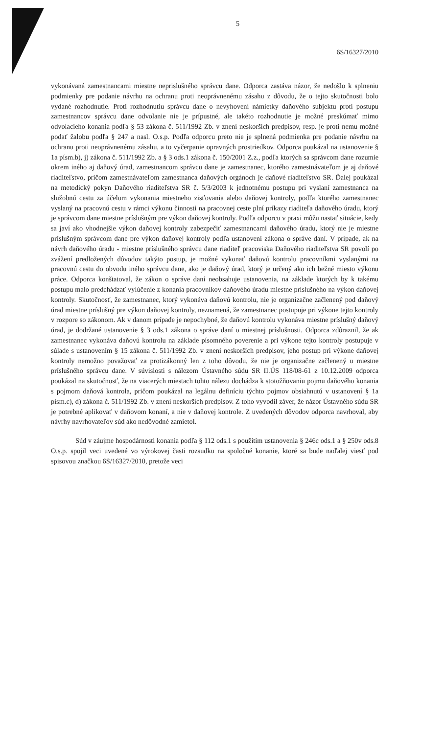5
6S/16327/2010
vykonávaná zamestnancami miestne neprislušného správcu dane. Odporca zastáva názor, že nedošlo k splneniu podmienky pre podanie návrhu na ochranu proti neoprávnenému zásahu z dôvodu, že o tejto skutočnosti bolo vydané rozhodnutie. Proti rozhodnutiu správcu dane o nevyhovení námietky daňového subjektu proti postupu zamestnancov správcu dane odvolanie nie je prípustné, ale takéto rozhodnutie je možné preskúmať mimo odvolacieho konania podľa § 53 zákona č. 511/1992 Zb. v znení neskorších predpisov, resp. je proti nemu možné podať žalobu podľa § 247 a nasl. O.s.p. Podľa odporcu preto nie je splnená podmienka pre podanie návrhu na ochranu proti neoprávnenému zásahu, a to vyčerpanie opravných prostriedkov. Odporca poukázal na ustanovenie § 1a písm.b), j) zákona č. 511/1992 Zb. a § 3 ods.1 zákona č. 150/2001 Z.z., podľa ktorých sa správcom dane rozumie okrem iného aj daňový úrad, zamestnancom správcu dane je zamestnanec, ktorého zamestnávateľom je aj daňové riaditeľstvo, pričom zamestnávateľom zamestnanca daňových orgánoch je daňové riaditeľstvo SR. Ďalej poukázal na metodický pokyn Daňového riaditeľstva SR č. 5/3/2003 k jednotnému postupu pri vyslaní zamestnanca na služobnú cestu za účelom vykonania miestneho zisťovania alebo daňovej kontroly, podľa ktorého zamestnanec vyslaný na pracovnú cestu v rámci výkonu činnosti na pracovnej ceste plní príkazy riaditeľa daňového úradu, ktorý je správcom dane miestne príslušným pre výkon daňovej kontroly. Podľa odporcu v praxi môžu nastať situácie, kedy sa javí ako vhodnejšie výkon daňovej kontroly zabezpečiť zamestnancami daňového úradu, ktorý nie je miestne príslušným správcom dane pre výkon daňovej kontroly podľa ustanovení zákona o správe daní. V prípade, ak na návrh daňového úradu - miestne príslušného správcu dane riaditeľ pracoviska Daňového riaditeľstva SR povolí po zvážení predložených dôvodov takýto postup, je možné vykonať daňovú kontrolu pracovníkmi vyslanými na pracovnú cestu do obvodu iného správcu dane, ako je daňový úrad, ktorý je určený ako ich bežné miesto výkonu práce. Odporca konštatoval, že zákon o správe daní neobsahuje ustanovenia, na základe ktorých by k takému postupu malo predchádzať vylúčenie z konania pracovníkov daňového úradu miestne príslušného na výkon daňovej kontroly. Skutočnosť, že zamestnanec, ktorý vykonáva daňovú kontrolu, nie je organizačne začlenený pod daňový úrad miestne príslušný pre výkon daňovej kontroly, neznamená, že zamestnanec postupuje pri výkone tejto kontroly v rozpore so zákonom. Ak v danom prípade je nepochybné, že daňovú kontrolu vykonáva miestne príslušný daňový úrad, je dodržané ustanovenie § 3 ods.1 zákona o správe daní o miestnej príslušnosti. Odporca zdôraznil, že ak zamestnanec vykonáva daňovú kontrolu na základe písomného poverenie a pri výkone tejto kontroly postupuje v súlade s ustanovením § 15 zákona č. 511/1992 Zb. v znení neskorších predpisov, jeho postup pri výkone daňovej kontroly nemožno považovať za protizákonný len z toho dôvodu, že nie je organizačne začlenený u miestne príslušného správcu dane. V súvislosti s nálezom Ústavného súdu SR II.ÚS 118/08-61 z 10.12.2009 odporca poukázal na skutočnosť, že na viacerých miestach tohto nálezu dochádza k stotožňovaniu pojmu daňového konania s pojmom daňová kontrola, pričom poukázal na legálnu definíciu týchto pojmov obsiahnutú v ustanovení § 1a písm.c), d) zákona č. 511/1992 Zb. v znení neskorších predpisov. Z toho vyvodil záver, že názor Ústavného súdu SR je potrebné aplikovať v daňovom konaní, a nie v daňovej kontrole. Z uvedených dôvodov odporca navrhoval, aby návrhy navrhovateľov súd ako nedôvodné zamietol.
Súd v záujme hospodárnosti konania podľa § 112 ods.1 s použitím ustanovenia § 246c ods.1 a § 250v ods.8 O.s.p. spojil veci uvedené vo výrokovej časti rozsudku na spoločné konanie, ktoré sa bude naďalej viesť pod spisovou značkou 6S/16327/2010, pretože veci